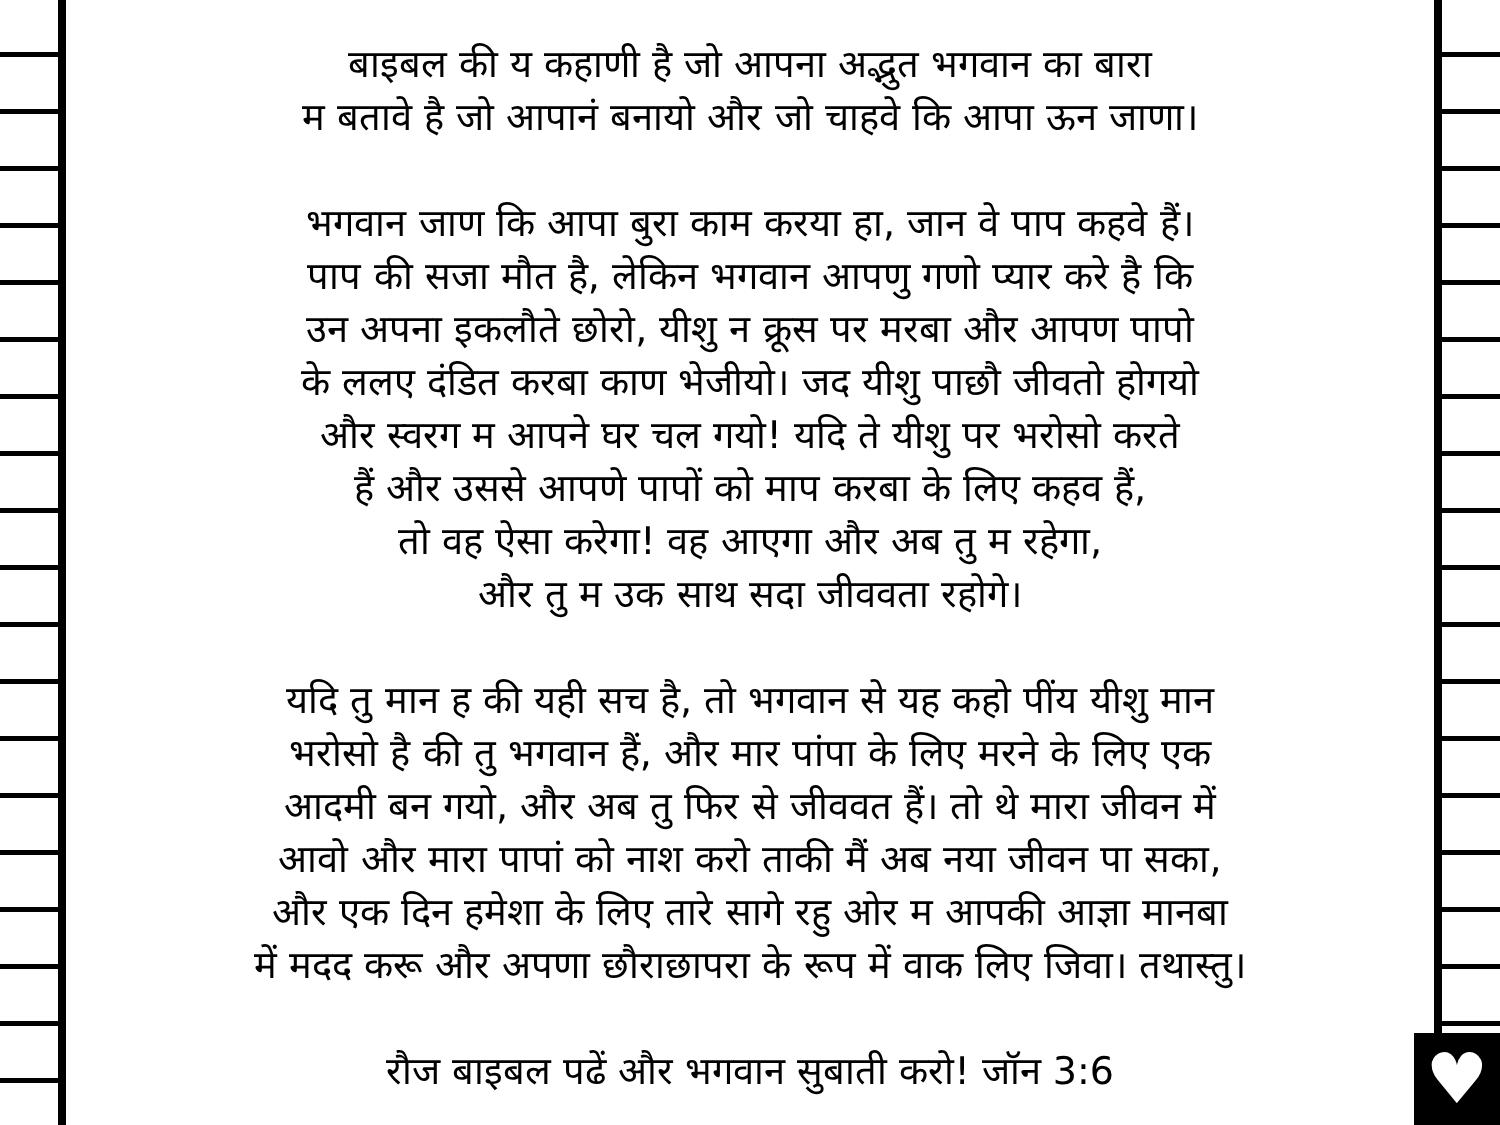♥
बाइबल की य कहाणी है जो आपना अद्भुत भगवान का बारा
म बतावे है जो आपानं बनायो और जो चाहवे कि आपा ऊन जाणा।
भगवान जाण कि आपा बुरा काम करया हा, जान वे पाप कहवे हैं।
पाप की सजा मौत है, लेकिन भगवान आपणु गणो प्यार करे है कि
उन अपना इकलौते छोरो, यीशु न क्रूस पर मरबा और आपण पापो
के ललए दंडित करबा काण भेजीयो। जद यीशु पाछौ जीवतो होगयो
और स्वरग म आपने घर चल गयो! यदि ते यीशु पर भरोसो करते
हैं और उससे आपणे पापों को माप करबा के लिए कहव हैं,
तो वह ऐसा करेगा! वह आएगा और अब तु म रहेगा,
और तु म उक साथ सदा जीववता रहोगे।
यदि तु मान ह की यही सच है, तो भगवान से यह कहो पींय यीशु मान
भरोसो है की तु भगवान हैं, और मार पांपा के लिए मरने के लिए एक
आदमी बन गयो, और अब तु फिर से जीववत हैं। तो थे मारा जीवन में
आवो और मारा पापां को नाश करो ताकी मैं अब नया जीवन पा सका,
और एक दिन हमेशा के लिए तारे सागे रहु ओर म आपकी आज्ञा मानबा
में मदद करू और अपणा छौराछापरा के रूप में वाक लिए जिवा। तथास्तु।
रौज बाइबल पढें और भगवान सुबाती करो! जॉन 3:6